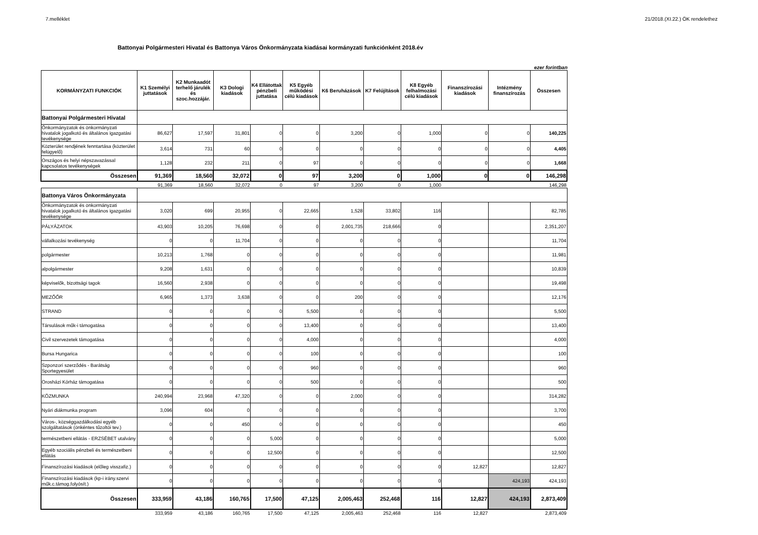7.melléklet 21/2018.(XI.22.) ÖK rendelethez
Battonyai Polgármesteri Hivatal és Battonya Város Önkormányzata kiadásai kormányzati funkciónként 2018.év
ezer forintban
| KORMÁNYZATI FUNKCIÓK | K1 Személyi juttatások | K2 Munkaadót terhelő járulék és szoc.hozzájár. | K3 Dologi kiadások | K4 Ellátottak pénzbeli juttatása | K5 Egyéb működési célú kiadások | K6 Beruházások | K7 Felújítások | K8 Egyéb felhalmozási célú kiadások | Finanszírozási kiadások | Intézmény finanszírozás | Összesen |
| --- | --- | --- | --- | --- | --- | --- | --- | --- | --- | --- | --- |
| Battonyai Polgármesteri Hivatal | | | | | | | | | | | |
| Önkormányzatok és önkormányzati hivatalok jogalkotó és általános igazgatási tevékenysége | 86,627 | 17,597 | 31,801 | 0 | 0 | 3,200 | 0 | 1,000 | 0 | 0 | 140,225 |
| Közterület rendjének fenntartása (közterület felügyelő) | 3,614 | 731 | 60 | 0 | 0 | 0 | 0 | 0 | 0 | 0 | 4,405 |
| Országos és helyi népszavazással kapcsolatos tevékenységek | 1,128 | 232 | 211 | 0 | 97 | 0 | 0 | 0 | 0 | 0 | 1,668 |
| Összesen | 91,369 | 18,560 | 32,072 | 0 | 97 | 3,200 | 0 | 1,000 | 0 | 0 | 146,298 |
| | 91,369 | 18,560 | 32,072 | 0 | 97 | 3,200 | 0 | 1,000 | | | 146,298 |
| Battonya Város Önkormányzata | | | | | | | | | | | |
| Önkormányzatok és önkormányzati hivatalok jogalkotó és általános igazgatási tevékenysége | 3,020 | 699 | 20,955 | 0 | 22,665 | 1,528 | 33,802 | 116 | | | 82,785 |
| PÁLYÁZATOK | 43,903 | 10,205 | 76,698 | 0 | 0 | 2,001,735 | 218,666 | 0 | | | 2,351,207 |
| vállalkozási tevékenység | 0 | 0 | 11,704 | 0 | 0 | 0 | 0 | 0 | | | 11,704 |
| polgármester | 10,213 | 1,768 | 0 | 0 | 0 | 0 | 0 | 0 | | | 11,981 |
| alpolgármester | 9,208 | 1,631 | 0 | 0 | 0 | 0 | 0 | 0 | | | 10,839 |
| képviselők, bizottsági tagok | 16,560 | 2,938 | 0 | 0 | 0 | 0 | 0 | 0 | | | 19,498 |
| MEZŐŐR | 6,965 | 1,373 | 3,638 | 0 | 0 | 200 | 0 | 0 | | | 12,176 |
| STRAND | 0 | 0 | 0 | 0 | 5,500 | 0 | 0 | 0 | | | 5,500 |
| Társulások műk-i támogatása | 0 | 0 | 0 | 0 | 13,400 | 0 | 0 | 0 | | | 13,400 |
| Civil szervezetek támogatása | 0 | 0 | 0 | 0 | 4,000 | 0 | 0 | 0 | | | 4,000 |
| Bursa Hungarica | 0 | 0 | 0 | 0 | 100 | 0 | 0 | 0 | | | 100 |
| Szponzori szerződés - Barátság Sportegyesület | 0 | 0 | 0 | 0 | 960 | 0 | 0 | 0 | | | 960 |
| Orosházi Kórház támogatása | 0 | 0 | 0 | 0 | 500 | 0 | 0 | 0 | | | 500 |
| KÖZMUNKA | 240,994 | 23,968 | 47,320 | 0 | 0 | 2,000 | 0 | 0 | | | 314,282 |
| Nyári diákmunka program | 3,096 | 604 | 0 | 0 | 0 | 0 | 0 | 0 | | | 3,700 |
| Város-, községgazdálkodási egyéb szolgáltatások (önkéntes tűzoltói tev.) | 0 | 0 | 450 | 0 | 0 | 0 | 0 | 0 | | | 450 |
| természetbeni ellátás - ERZSÉBET utalvány | 0 | 0 | 0 | 5,000 | 0 | 0 | 0 | 0 | | | 5,000 |
| Egyéb szociális pénzbeli és természetbeni ellátás | 0 | 0 | 0 | 12,500 | 0 | 0 | 0 | 0 | | | 12,500 |
| Finanszírozási kiadások (előleg visszafiz.) | 0 | 0 | 0 | 0 | 0 | 0 | 0 | 0 | 12,827 | | 12,827 |
| Finanszírozási kiadások (kp-i irány.szervi műk.c.támog.folyósít.) | 0 | 0 | 0 | 0 | 0 | 0 | 0 | 0 | | 424,193 | 424,193 |
| Összesen | 333,959 | 43,186 | 160,765 | 17,500 | 47,125 | 2,005,463 | 252,468 | 116 | 12,827 | 424,193 | 2,873,409 |
| | 333,959 | 43,186 | 160,765 | 17,500 | 47,125 | 2,005,463 | 252,468 | 116 | 12,827 | | 2,873,409 |